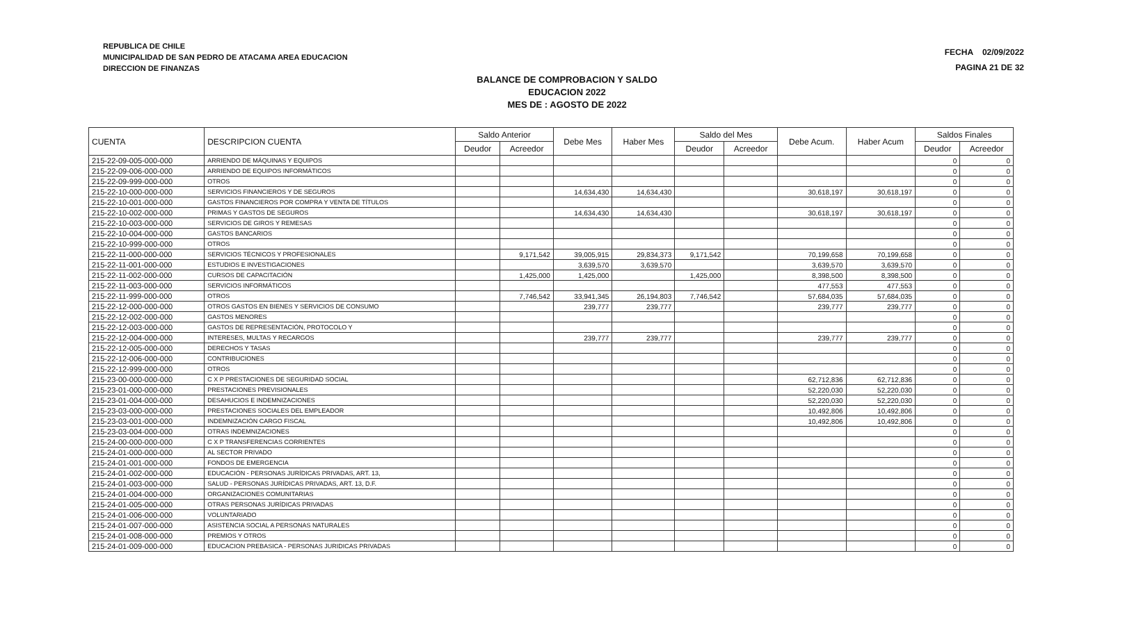REPUBLICA DE CHILE
MUNICIPALIDAD DE SAN PEDRO DE ATACAMA AREA EDUCACION
DIRECCION DE FINANZAS
FECHA 02/09/2022
PAGINA 21 DE 32
BALANCE DE COMPROBACION Y SALDO
EDUCACION 2022
MES DE : AGOSTO DE 2022
| CUENTA | DESCRIPCION CUENTA | Saldo Anterior | | Debe Mes | Haber Mes | Saldo del Mes | | Debe Acum. | Haber Acum | Saldos Finales | |
| --- | --- | --- | --- | --- | --- | --- | --- | --- | --- | --- | --- |
| | | Deudor | Acreedor | | | Deudor | Acreedor | | | Deudor | Acreedor |
| 215-22-09-005-000-000 | ARRIENDO DE MÁQUINAS Y EQUIPOS | | | | | | | | | 0 | 0 |
| 215-22-09-006-000-000 | ARRIENDO DE EQUIPOS INFORMÁTICOS | | | | | | | | | 0 | 0 |
| 215-22-09-999-000-000 | OTROS | | | | | | | | | 0 | 0 |
| 215-22-10-000-000-000 | SERVICIOS FINANCIEROS Y DE SEGUROS | | | 14,634,430 | 14,634,430 | | | 30,618,197 | 30,618,197 | 0 | 0 |
| 215-22-10-001-000-000 | GASTOS FINANCIEROS POR COMPRA Y VENTA DE TÍTULOS | | | | | | | | | 0 | 0 |
| 215-22-10-002-000-000 | PRIMAS Y GASTOS DE SEGUROS | | | 14,634,430 | 14,634,430 | | | 30,618,197 | 30,618,197 | 0 | 0 |
| 215-22-10-003-000-000 | SERVICIOS DE GIROS Y REMESAS | | | | | | | | | 0 | 0 |
| 215-22-10-004-000-000 | GASTOS BANCARIOS | | | | | | | | | 0 | 0 |
| 215-22-10-999-000-000 | OTROS | | | | | | | | | 0 | 0 |
| 215-22-11-000-000-000 | SERVICIOS TÉCNICOS Y PROFESIONALES | | 9,171,542 | 39,005,915 | 29,834,373 | 9,171,542 | | 70,199,658 | 70,199,658 | 0 | 0 |
| 215-22-11-001-000-000 | ESTUDIOS E INVESTIGACIONES | | | 3,639,570 | 3,639,570 | | | 3,639,570 | 3,639,570 | 0 | 0 |
| 215-22-11-002-000-000 | CURSOS DE CAPACITACIÓN | | 1,425,000 | 1,425,000 | | 1,425,000 | | 8,398,500 | 8,398,500 | 0 | 0 |
| 215-22-11-003-000-000 | SERVICIOS INFORMÁTICOS | | | | | | | 477,553 | 477,553 | 0 | 0 |
| 215-22-11-999-000-000 | OTROS | | 7,746,542 | 33,941,345 | 26,194,803 | 7,746,542 | | 57,684,035 | 57,684,035 | 0 | 0 |
| 215-22-12-000-000-000 | OTROS GASTOS EN BIENES Y SERVICIOS DE CONSUMO | | | 239,777 | 239,777 | | | 239,777 | 239,777 | 0 | 0 |
| 215-22-12-002-000-000 | GASTOS MENORES | | | | | | | | | 0 | 0 |
| 215-22-12-003-000-000 | GASTOS DE REPRESENTACIÓN, PROTOCOLO Y | | | | | | | | | 0 | 0 |
| 215-22-12-004-000-000 | INTERESES, MULTAS Y RECARGOS | | | 239,777 | 239,777 | | | 239,777 | 239,777 | 0 | 0 |
| 215-22-12-005-000-000 | DERECHOS Y TASAS | | | | | | | | | 0 | 0 |
| 215-22-12-006-000-000 | CONTRIBUCIONES | | | | | | | | | 0 | 0 |
| 215-22-12-999-000-000 | OTROS | | | | | | | | | 0 | 0 |
| 215-23-00-000-000-000 | C X P PRESTACIONES DE SEGURIDAD SOCIAL | | | | | | | 62,712,836 | 62,712,836 | 0 | 0 |
| 215-23-01-000-000-000 | PRESTACIONES PREVISIONALES | | | | | | | 52,220,030 | 52,220,030 | 0 | 0 |
| 215-23-01-004-000-000 | DESAHUCIOS E INDEMNIZACIONES | | | | | | | 52,220,030 | 52,220,030 | 0 | 0 |
| 215-23-03-000-000-000 | PRESTACIONES SOCIALES DEL EMPLEADOR | | | | | | | 10,492,806 | 10,492,806 | 0 | 0 |
| 215-23-03-001-000-000 | INDEMNIZACIÓN CARGO FISCAL | | | | | | | 10,492,806 | 10,492,806 | 0 | 0 |
| 215-23-03-004-000-000 | OTRAS INDEMNIZACIONES | | | | | | | | | 0 | 0 |
| 215-24-00-000-000-000 | C X P TRANSFERENCIAS CORRIENTES | | | | | | | | | 0 | 0 |
| 215-24-01-000-000-000 | AL SECTOR PRIVADO | | | | | | | | | 0 | 0 |
| 215-24-01-001-000-000 | FONDOS DE EMERGENCIA | | | | | | | | | 0 | 0 |
| 215-24-01-002-000-000 | EDUCACIÓN - PERSONAS JURÍDICAS PRIVADAS, ART. 13, | | | | | | | | | 0 | 0 |
| 215-24-01-003-000-000 | SALUD - PERSONAS JURÍDICAS PRIVADAS, ART. 13, D.F. | | | | | | | | | 0 | 0 |
| 215-24-01-004-000-000 | ORGANIZACIONES COMUNITARIAS | | | | | | | | | 0 | 0 |
| 215-24-01-005-000-000 | OTRAS PERSONAS JURÍDICAS PRIVADAS | | | | | | | | | 0 | 0 |
| 215-24-01-006-000-000 | VOLUNTARIADO | | | | | | | | | 0 | 0 |
| 215-24-01-007-000-000 | ASISTENCIA SOCIAL A PERSONAS NATURALES | | | | | | | | | 0 | 0 |
| 215-24-01-008-000-000 | PREMIOS Y OTROS | | | | | | | | | 0 | 0 |
| 215-24-01-009-000-000 | EDUCACION PREBASICA - PERSONAS JURIDICAS PRIVADAS | | | | | | | | | 0 | 0 |